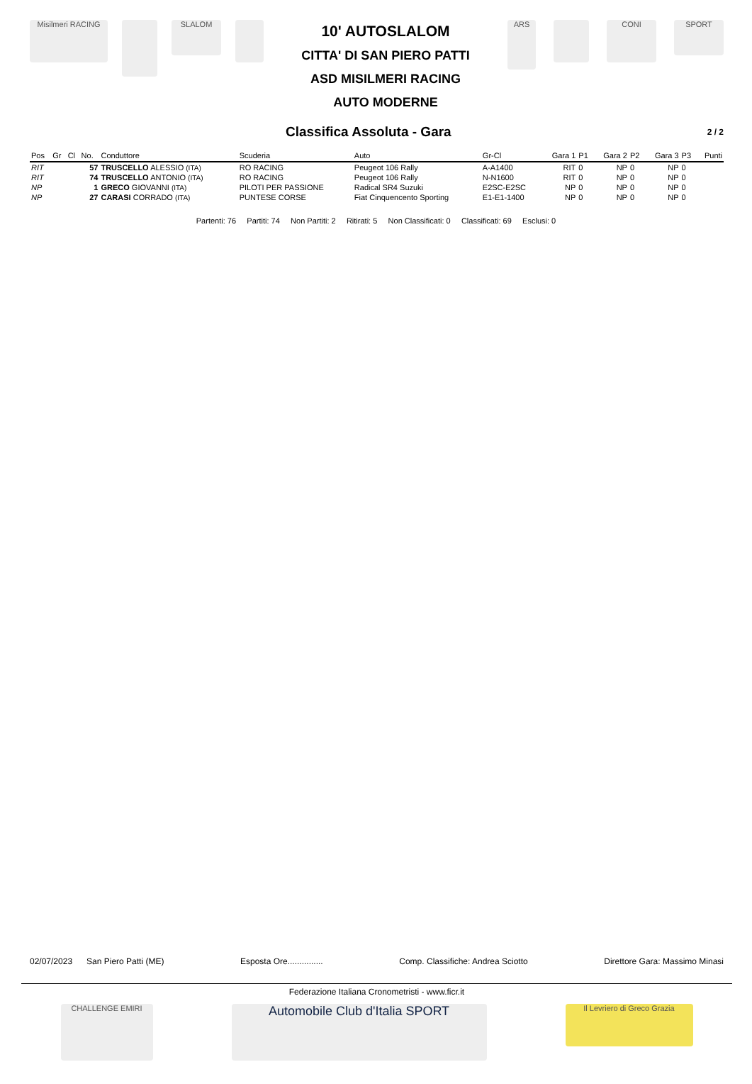Misilmeri RACING SLALOM
10' AUTOSLALOM
CITTA' DI SAN PIERO PATTI
ASD MISILMERI RACING
AUTO MODERNE
ARS CONI SPORT
Classifica Assoluta - Gara
2 / 2
| Pos | Gr | Cl | No. | Conduttore | Scuderia | Auto | Gr-Cl | Gara 1 | P1 | Gara 2 | P2 | Gara 3 | P3 | Punti |
| --- | --- | --- | --- | --- | --- | --- | --- | --- | --- | --- | --- | --- | --- | --- |
| RIT | | | 57 | TRUSCELLO ALESSIO (ITA) | RO RACING | Peugeot 106 Rally | A-A1400 | RIT | 0 | NP | 0 | NP | 0 | |
| RIT | | | 74 | TRUSCELLO ANTONIO (ITA) | RO RACING | Peugeot 106 Rally | N-N1600 | RIT | 0 | NP | 0 | NP | 0 | |
| NP | | | 1 | GRECO GIOVANNI (ITA) | PILOTI PER PASSIONE | Radical SR4 Suzuki | E2SC-E2SC | NP | 0 | NP | 0 | NP | 0 | |
| NP | | | 27 | CARASI CORRADO (ITA) | PUNTESE CORSE | Fiat Cinquencento Sporting | E1-E1-1400 | NP | 0 | NP | 0 | NP | 0 | |
Partenti: 76 Partiti: 74 Non Partiti: 2 Ritirati: 5 Non Classificati: 0 Classificati: 69 Esclusi: 0
02/07/2023 San Piero Patti (ME) Esposta Ore............... Comp. Classifiche: Andrea Sciotto Direttore Gara: Massimo Minasi
Federazione Italiana Cronometristi - www.ficr.it
CHALLENGE EMIRI Automobile Club d'Italia SPORT Il Levriero di Greco Grazia